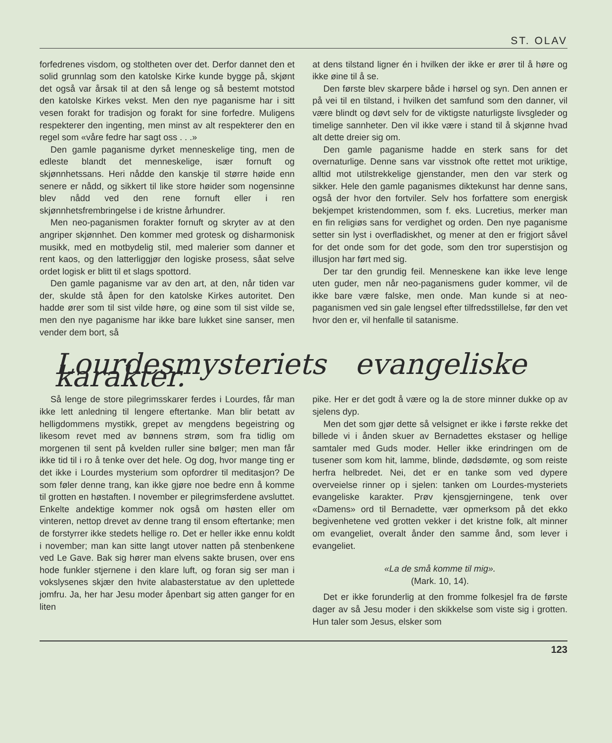ST. OLAV
forfedrenes visdom, og stoltheten over det. Derfor dannet den et solid grunnlag som den katolske Kirke kunde bygge på, skjønt det også var årsak til at den så lenge og så bestemt motstod den katolske Kirkes vekst. Men den nye paganisme har i sitt vesen forakt for tradisjon og forakt for sine forfedre. Muligens respekterer den ingenting, men minst av alt respekterer den en regel som «våre fedre har sagt oss . . .»
Den gamle paganisme dyrket menneskelige ting, men de edleste blandt det menneskelige, især fornuft og skjønnhetssans. Heri nådde den kanskje til større høide enn senere er nådd, og sikkert til like store høider som nogensinne blev nådd ved den rene fornuft eller i ren skjønnhetsfrembringelse i de kristne århundrer.
Men neo-paganismen forakter fornuft og skryter av at den angriper skjønnhet. Den kommer med grotesk og disharmonisk musikk, med en motbydelig stil, med malerier som danner et rent kaos, og den latterliggjør den logiske prosess, såat selve ordet logisk er blitt til et slags spottord.
Den gamle paganisme var av den art, at den, når tiden var der, skulde stå åpen for den katolske Kirkes autoritet. Den hadde ører som til sist vilde høre, og øine som til sist vilde se, men den nye paganisme har ikke bare lukket sine sanser, men vender dem bort, så
at dens tilstand ligner én i hvilken der ikke er ører til å høre og ikke øine til å se.
Den første blev skarpere både i hørsel og syn. Den annen er på vei til en tilstand, i hvilken det samfund som den danner, vil være blindt og døvt selv for de viktigste naturligste livsgleder og timelige sannheter. Den vil ikke være i stand til å skjønne hvad alt dette dreier sig om.
Den gamle paganisme hadde en sterk sans for det overnaturlige. Denne sans var visstnok ofte rettet mot uriktige, alltid mot utilstrekkelige gjenstander, men den var sterk og sikker. Hele den gamle paganismes diktekunst har denne sans, også der hvor den fortviler. Selv hos forfattere som energisk bekjempet kristendommen, som f. eks. Lucretius, merker man en fin religiøs sans for verdighet og orden. Den nye paganisme setter sin lyst i overfladiskhet, og mener at den er frigjort såvel for det onde som for det gode, som den tror superstisjon og illusjon har ført med sig.
Der tar den grundig feil. Menneskene kan ikke leve lenge uten guder, men når neo-paganismens guder kommer, vil de ikke bare være falske, men onde. Man kunde si at neo-paganismen ved sin gale lengsel efter tilfredsstillelse, før den vet hvor den er, vil henfalle til satanisme.
Lourdesmysteriets evangeliske karakter.
Så lenge de store pilegrimsskarer ferdes i Lourdes, får man ikke lett anledning til lengere eftertanke. Man blir betatt av helligdommens mystikk, grepet av mengdens begeistring og likesom revet med av bønnens strøm, som fra tidlig om morgenen til sent på kvelden ruller sine bølger; men man får ikke tid til i ro å tenke over det hele. Og dog, hvor mange ting er det ikke i Lourdes mysterium som opfordrer til meditasjon? De som føler denne trang, kan ikke gjøre noe bedre enn å komme til grotten en høstaften. I november er pilegrimsferdene avsluttet. Enkelte andektige kommer nok også om høsten eller om vinteren, nettop drevet av denne trang til ensom eftertanke; men de forstyrrer ikke stedets hellige ro. Det er heller ikke ennu koldt i november; man kan sitte langt utover natten på stenbenkene ved Le Gave. Bak sig hører man elvens sakte brusen, over ens hode funkler stjernene i den klare luft, og foran sig ser man i vokslysenes skjær den hvite alabasterstatue av den uplettede jomfru. Ja, her har Jesu moder åpenbart sig atten ganger for en liten
pike. Her er det godt å være og la de store minner dukke op av sjelens dyp.
Men det som gjør dette så velsignet er ikke i første rekke det billede vi i ånden skuer av Bernadettes ekstaser og hellige samtaler med Guds moder. Heller ikke erindringen om de tusener som kom hit, lamme, blinde, dødsdømte, og som reiste herfra helbredet. Nei, det er en tanke som ved dypere overveielse rinner op i sjelen: tanken om Lourdes-mysteriets evangeliske karakter. Prøv kjensgjerningene, tenk over «Damens» ord til Bernadette, vær opmerksom på det ekko begivenhetene ved grotten vekker i det kristne folk, alt minner om evangeliet, overalt ånder den samme ånd, som lever i evangeliet.
«La de små komme til mig».
(Mark. 10, 14).
Det er ikke forunderlig at den fromme folkesjel fra de første dager av så Jesu moder i den skikkelse som viste sig i grotten. Hun taler som Jesus, elsker som
123